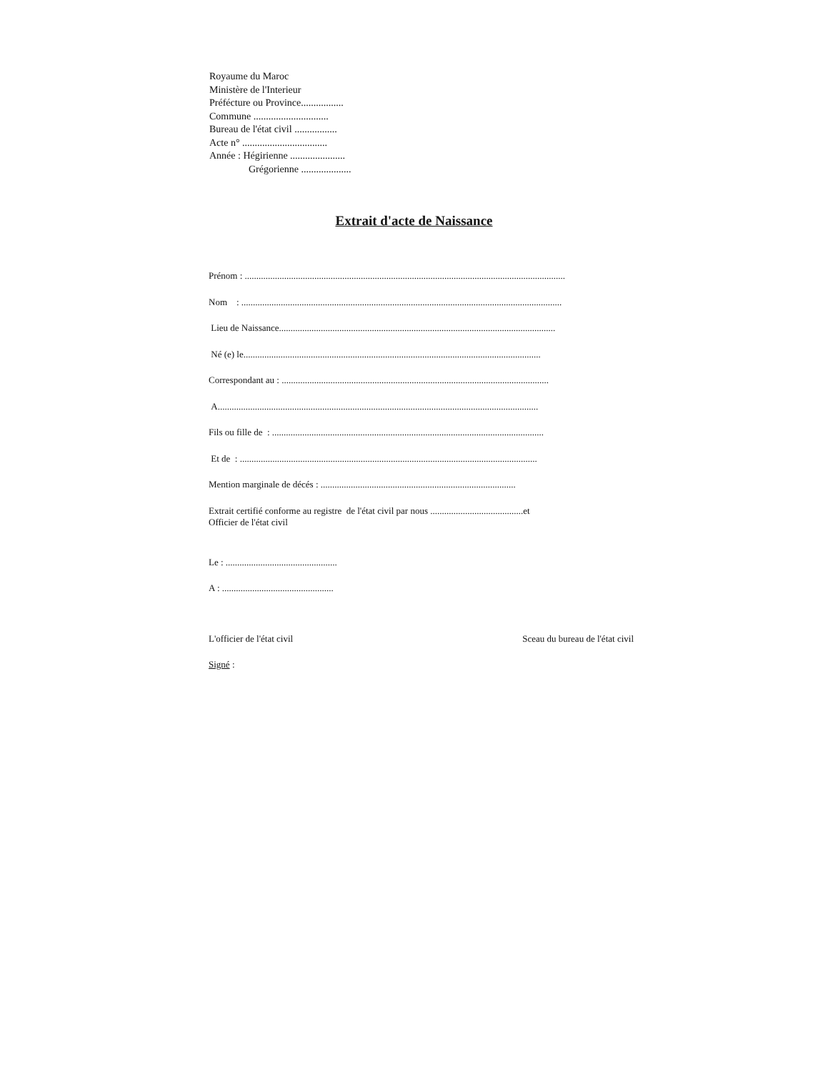Royaume du Maroc
Ministère de l'Interieur
Préfécture ou Province.................
Commune ..............................
Bureau de l'état civil .................
Acte n° ..................................
Année : Hégirienne ......................
Grégorienne ....................
Extrait d'acte de Naissance
Prénom : ..........................................................................................................................................
Nom : ..........................................................................................................................................
Lieu de Naissance.......................................................................................................................
Né (e) le................................................................................................................................
Correspondant au : ...................................................................................................................
A..........................................................................................................................................
Fils ou fille de : .....................................................................................................................
Et de : ................................................................................................................................
Mention marginale de décés : ....................................................................................
Extrait certifié conforme au registre de l'état civil par nous ........................................et
Officier de l'état civil
Le : ................................................
A : ................................................
L'officier de l'état civil Sceau du bureau de l'état civil
Signé :